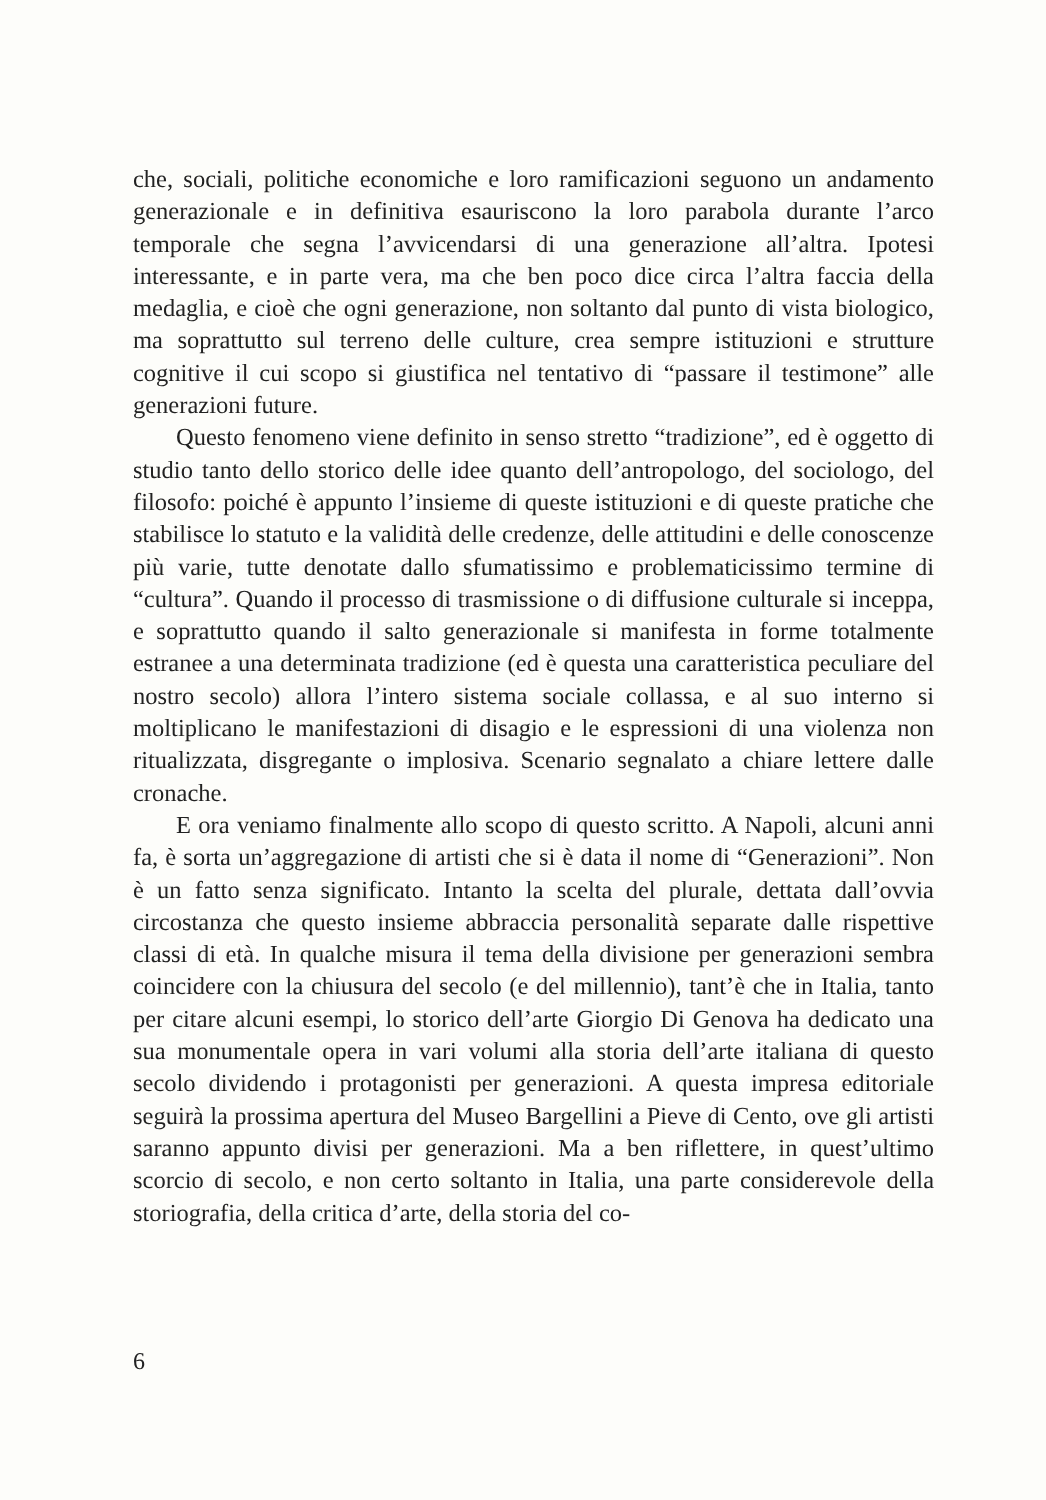che, sociali, politiche economiche e loro ramificazioni seguono un andamento generazionale e in definitiva esauriscono la loro parabola durante l’arco temporale che segna l’avvicendarsi di una generazione all’altra. Ipotesi interessante, e in parte vera, ma che ben poco dice circa l’altra faccia della medaglia, e cioè che ogni generazione, non soltanto dal punto di vista biologico, ma soprattutto sul terreno delle culture, crea sempre istituzioni e strutture cognitive il cui scopo si giustifica nel tentativo di “passare il testimone” alle generazioni future.
Questo fenomeno viene definito in senso stretto “tradizione”, ed è oggetto di studio tanto dello storico delle idee quanto dell’antropologo, del sociologo, del filosofo: poiché è appunto l’insieme di queste istituzioni e di queste pratiche che stabilisce lo statuto e la validità delle credenze, delle attitudini e delle conoscenze più varie, tutte denotate dallo sfumatissimo e problematicissimo termine di “cultura”. Quando il processo di trasmissione o di diffusione culturale si inceppa, e soprattutto quando il salto generazionale si manifesta in forme totalmente estranee a una determinata tradizione (ed è questa una caratteristica peculiare del nostro secolo) allora l’intero sistema sociale collassa, e al suo interno si moltiplicano le manifestazioni di disagio e le espressioni di una violenza non ritualizzata, disgregante o implosiva. Scenario segnalato a chiare lettere dalle cronache.
E ora veniamo finalmente allo scopo di questo scritto. A Napoli, alcuni anni fa, è sorta un’aggregazione di artisti che si è data il nome di “Generazioni”. Non è un fatto senza significato. Intanto la scelta del plurale, dettata dall’ovvia circostanza che questo insieme abbraccia personalità separate dalle rispettive classi di età. In qualche misura il tema della divisione per generazioni sembra coincidere con la chiusura del secolo (e del millennio), tant’è che in Italia, tanto per citare alcuni esempi, lo storico dell’arte Giorgio Di Genova ha dedicato una sua monumentale opera in vari volumi alla storia dell’arte italiana di questo secolo dividendo i protagonisti per generazioni. A questa impresa editoriale seguirà la prossima apertura del Museo Bargellini a Pieve di Cento, ove gli artisti saranno appunto divisi per generazioni. Ma a ben riflettere, in quest’ultimo scorcio di secolo, e non certo soltanto in Italia, una parte considerevole della storiografia, della critica d’arte, della storia del co-
6